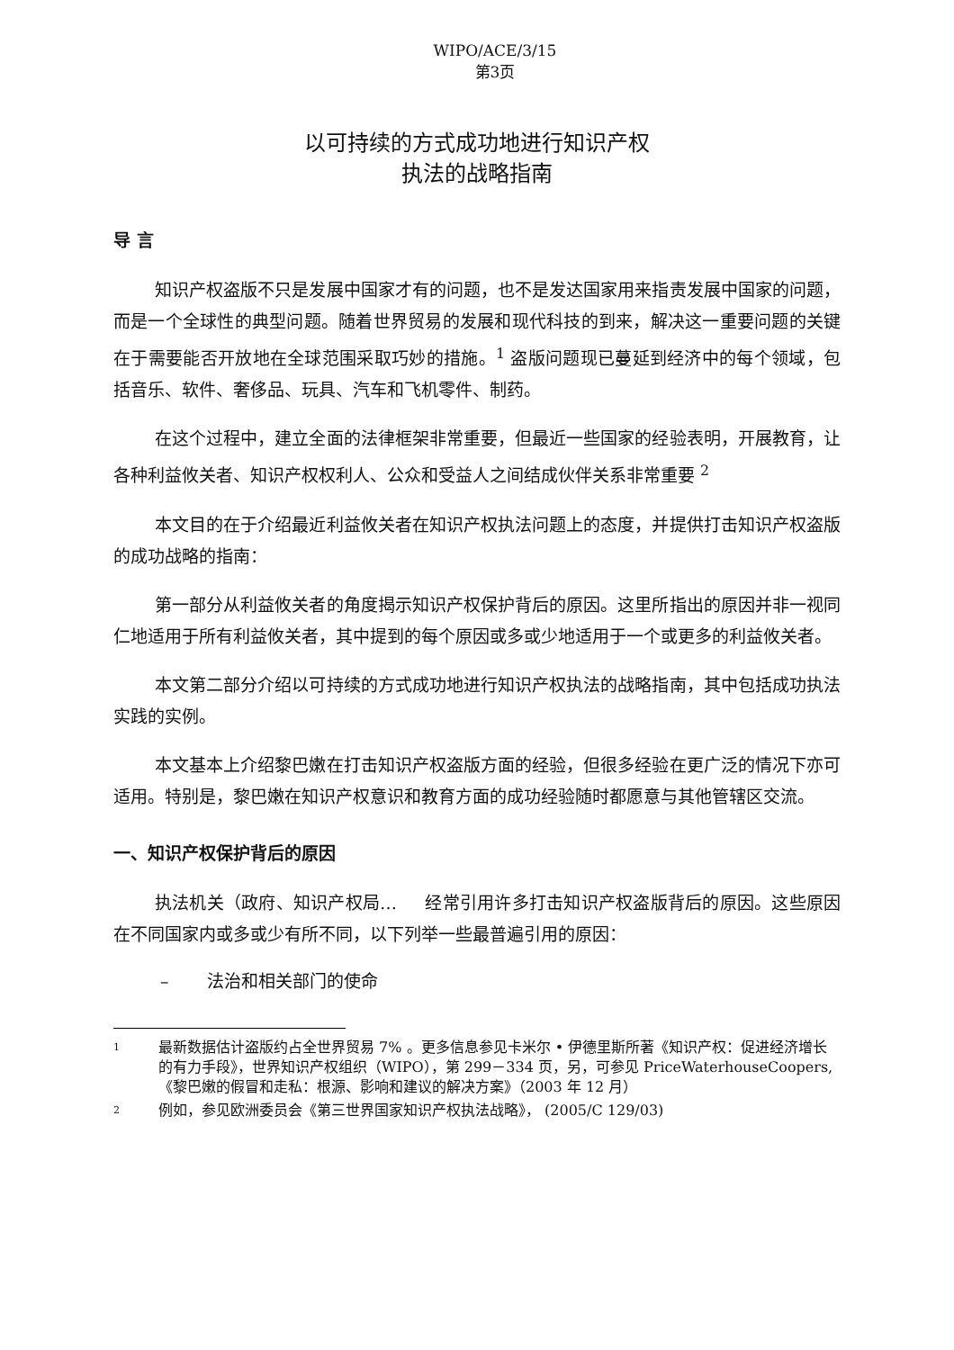WIPO/ACE/3/15
第3页
以可持续的方式成功地进行知识产权
执法的战略指南
导 言
知识产权盗版不只是发展中国家才有的问题，也不是发达国家用来指责发展中国家的问题，而是一个全球性的典型问题。随着世界贸易的发展和现代科技的到来，解决这一重要问题的关键在于需要能否开放地在全球范围采取巧妙的措施。<sup>1</sup> 盗版问题现已蔓延到经济中的每个领域，包括音乐、软件、奢侈品、玩具、汽车和飞机零件、制药。
在这个过程中，建立全面的法律框架非常重要，但最近一些国家的经验表明，开展教育，让各种利益攸关者、知识产权权利人、公众和受益人之间结成伙伴关系非常重要 <sup>2</sup>
本文目的在于介绍最近利益攸关者在知识产权执法问题上的态度，并提供打击知识产权盗版的成功战略的指南：
第一部分从利益攸关者的角度揭示知识产权保护背后的原因。这里所指出的原因并非一视同仁地适用于所有利益攸关者，其中提到的每个原因或多或少地适用于一个或更多的利益攸关者。
本文第二部分介绍以可持续的方式成功地进行知识产权执法的战略指南，其中包括成功执法实践的实例。
本文基本上介绍黎巴嫩在打击知识产权盗版方面的经验，但很多经验在更广泛的情况下亦可适用。特别是，黎巴嫩在知识产权意识和教育方面的成功经验随时都愿意与其他管辖区交流。
一、知识产权保护背后的原因
执法机关（政府、知识产权局… 经常引用许多打击知识产权盗版背后的原因。这些原因在不同国家内或多或少有所不同，以下列举一些最普遍引用的原因：
– 法治和相关部门的使命
<sup>1</sup>
最新数据估计盗版约占全世界贸易 7% 。更多信息参见卡米尔 • 伊德里斯所著《知识产权：促进经济增长的有力手段》，世界知识产权组织（WIPO），第 299－334 页，另，可参见 PriceWaterhouseCoopers, 《黎巴嫩的假冒和走私：根源、影响和建议的解决方案》（2003 年 12 月）
<sup>2</sup>
例如，参见欧洲委员会《第三世界国家知识产权执法战略》， (2005/C 129/03)